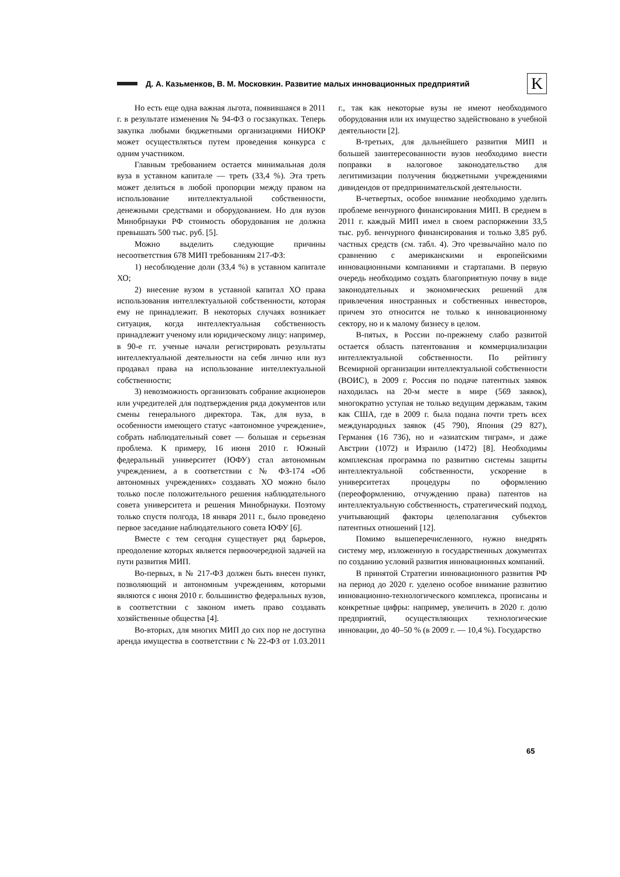Д. А. Казьменков, В. М. Московкин. Развитие малых инновационных предприятий
K
Но есть еще одна важная льгота, появившаяся в 2011 г. в результате изменения № 94-ФЗ о госзакупках. Теперь закупка любыми бюджетными организациями НИОКР может осуществляться путем проведения конкурса с одним участником.
Главным требованием остается минимальная доля вуза в уставном капитале — треть (33,4 %). Эта треть может делиться в любой пропорции между правом на использование интеллектуальной собственности, денежными средствами и оборудованием. Но для вузов Минобрнауки РФ стоимость оборудования не должна превышать 500 тыс. руб. [5].
Можно выделить следующие причины несоответствия 678 МИП требованиям 217-ФЗ:
1) несоблюдение доли (33,4 %) в уставном капитале ХО;
2) внесение вузом в уставной капитал ХО права использования интеллектуальной собственности, которая ему не принадлежит. В некоторых случаях возникает ситуация, когда интеллектуальная собственность принадлежит ученому или юридическому лицу: например, в 90-е гг. ученые начали регистрировать результаты интеллектуальной деятельности на себя лично или вуз продавал права на использование интеллектуальной собственности;
3) невозможность организовать собрание акционеров или учредителей для подтверждения ряда документов или смены генерального директора. Так, для вуза, в особенности имеющего статус «автономное учреждение», собрать наблюдательный совет — большая и серьезная проблема. К примеру, 16 июня 2010 г. Южный федеральный университет (ЮФУ) стал автономным учреждением, а в соответствии с № ФЗ-174 «Об автономных учреждениях» создавать ХО можно было только после положительного решения наблюдательного совета университета и решения Минобрнауки. Поэтому только спустя полгода, 18 января 2011 г., было проведено первое заседание наблюдательного совета ЮФУ [6].
Вместе с тем сегодня существует ряд барьеров, преодоление которых является первоочередной задачей на пути развития МИП.
Во-первых, в № 217-ФЗ должен быть внесен пункт, позволяющий и автономным учреждениям, которыми являются с июня 2010 г. большинство федеральных вузов, в соответствии с законом иметь право создавать хозяйственные общества [4].
Во-вторых, для многих МИП до сих пор не доступна аренда имущества в соответствии с № 22-ФЗ от 1.03.2011 г., так как некоторые вузы не имеют необходимого оборудования или их имущество задействовано в учебной деятельности [2].
В-третьих, для дальнейшего развития МИП и большей заинтересованности вузов необходимо внести поправки в налоговое законодательство для легитимизации получения бюджетными учреждениями дивидендов от предпринимательской деятельности.
В-четвертых, особое внимание необходимо уделить проблеме венчурного финансирования МИП. В среднем в 2011 г. каждый МИП имел в своем распоряжении 33,5 тыс. руб. венчурного финансирования и только 3,85 руб. частных средств (см. табл. 4). Это чрезвычайно мало по сравнению с американскими и европейскими инновационными компаниями и стартапами. В первую очередь необходимо создать благоприятную почву в виде законодательных и экономических решений для привлечения иностранных и собственных инвесторов, причем это относится не только к инновационному сектору, но и к малому бизнесу в целом.
В-пятых, в России по-прежнему слабо развитой остается область патентования и коммерциализации интеллектуальной собственности. По рейтингу Всемирной организации интеллектуальной собственности (ВОИС), в 2009 г. Россия по подаче патентных заявок находилась на 20-м месте в мире (569 заявок), многократно уступая не только ведущим державам, таким как США, где в 2009 г. была подана почти треть всех международных заявок (45 790), Япония (29 827), Германия (16 736), но и «азиатским тиграм», и даже Австрии (1072) и Израилю (1472) [8]. Необходимы комплексная программа по развитию системы защиты интеллектуальной собственности, ускорение в университетах процедуры по оформлению (переоформлению, отчуждению права) патентов на интеллектуальную собственность, стратегический подход, учитывающий факторы целеполагания субъектов патентных отношений [12].
Помимо вышеперечисленного, нужно внедрять систему мер, изложенную в государственных документах по созданию условий развития инновационных компаний.
В принятой Стратегии инновационного развития РФ на период до 2020 г. уделено особое внимание развитию инновационно-технологического комплекса, прописаны и конкретные цифры: например, увеличить в 2020 г. долю предприятий, осуществляющих технологические инновации, до 40–50 % (в 2009 г. — 10,4 %). Государство
65